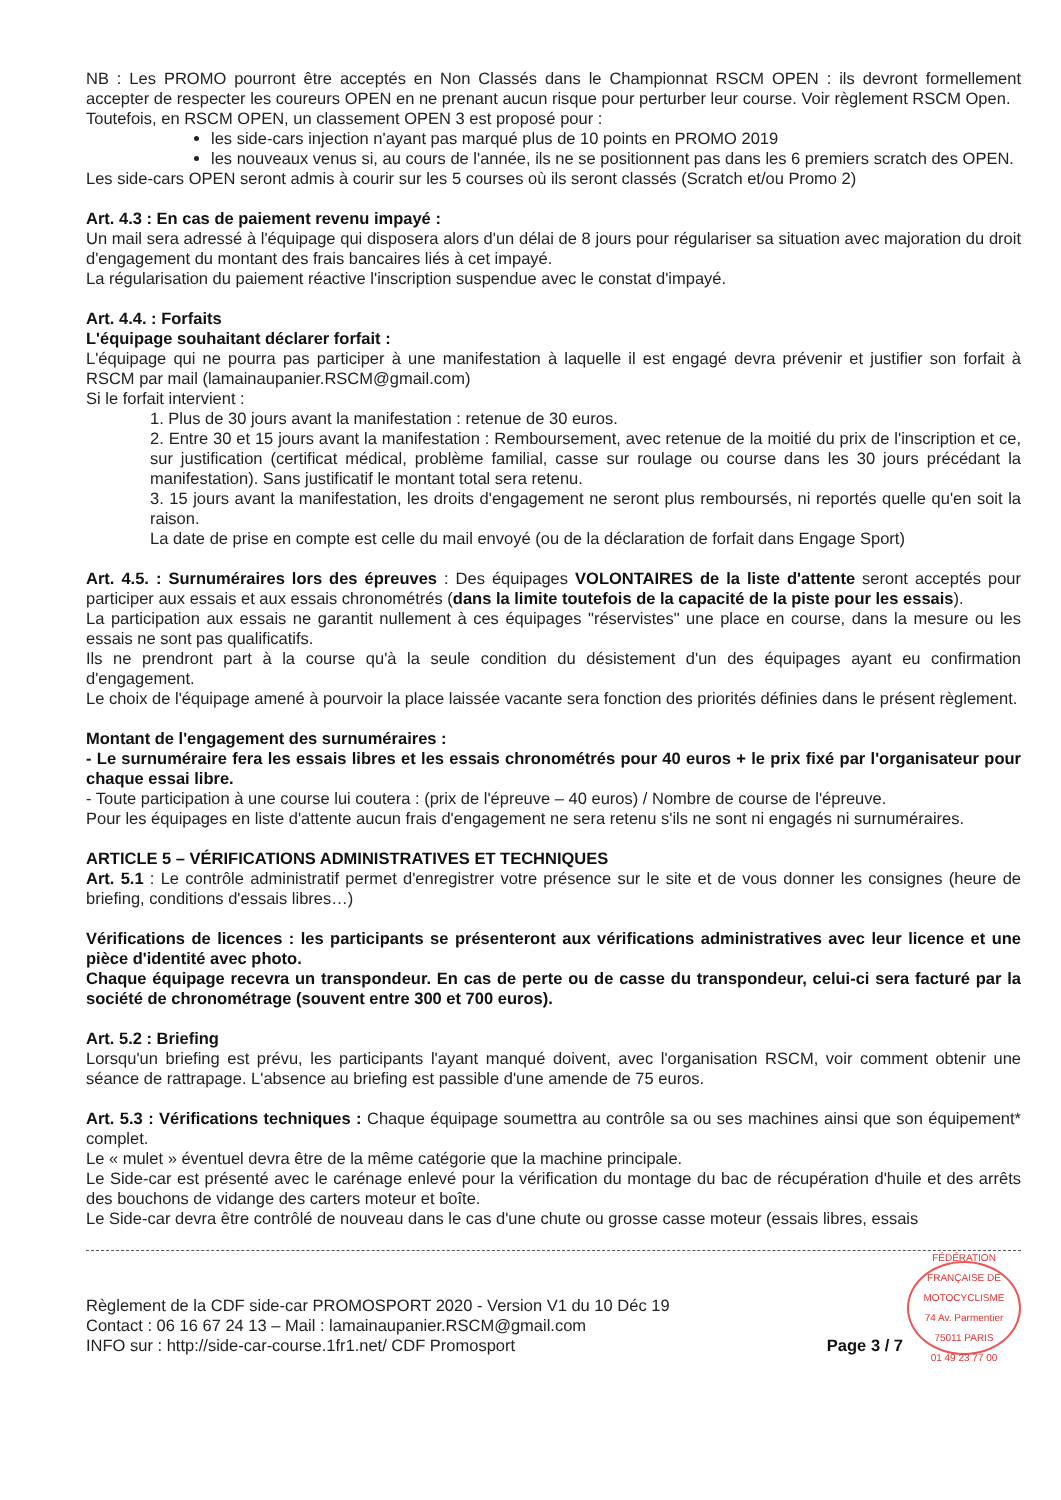NB : Les PROMO pourront être acceptés en Non Classés dans le Championnat RSCM OPEN : ils devront formellement accepter de respecter les coureurs OPEN en ne prenant aucun risque pour perturber leur course. Voir règlement RSCM Open.
Toutefois, en RSCM OPEN, un classement OPEN 3 est proposé pour :
les side-cars injection n'ayant pas marqué plus de 10 points en PROMO 2019
les nouveaux venus si, au cours de l'année, ils ne se positionnent pas dans les 6 premiers scratch des OPEN.
Les side-cars OPEN seront admis à courir sur les 5 courses où ils seront classés (Scratch et/ou Promo 2)
Art. 4.3 : En cas de paiement revenu impayé :
Un mail sera adressé à l'équipage qui disposera alors d'un délai de 8 jours pour régulariser sa situation avec majoration du droit d'engagement du montant des frais bancaires liés à cet impayé.
La régularisation du paiement réactive l'inscription suspendue avec le constat d'impayé.
Art. 4.4. : Forfaits
L'équipage souhaitant déclarer forfait :
L'équipage qui ne pourra pas participer à une manifestation à laquelle il est engagé devra prévenir et justifier son forfait à RSCM par mail (lamainaupanier.RSCM@gmail.com)
Si le forfait intervient :
1. Plus de 30 jours avant la manifestation : retenue de 30 euros.
2. Entre 30 et 15 jours avant la manifestation : Remboursement, avec retenue de la moitié du prix de l'inscription et ce, sur justification (certificat médical, problème familial, casse sur roulage ou course dans les 30 jours précédant la manifestation). Sans justificatif le montant total sera retenu.
3. 15 jours avant la manifestation, les droits d'engagement ne seront plus remboursés, ni reportés quelle qu'en soit la raison.
La date de prise en compte est celle du mail envoyé (ou de la déclaration de forfait dans Engage Sport)
Art. 4.5. : Surnuméraires lors des épreuves : Des équipages VOLONTAIRES de la liste d'attente seront acceptés pour participer aux essais et aux essais chronométrés (dans la limite toutefois de la capacité de la piste pour les essais).
La participation aux essais ne garantit nullement à ces équipages "réservistes" une place en course, dans la mesure ou les essais ne sont pas qualificatifs.
Ils ne prendront part à la course qu'à la seule condition du désistement d'un des équipages ayant eu confirmation d'engagement.
Le choix de l'équipage amené à pourvoir la place laissée vacante sera fonction des priorités définies dans le présent règlement.
Montant de l'engagement des surnuméraires :
- Le surnuméraire fera les essais libres et les essais chronométrés pour 40 euros + le prix fixé par l'organisateur pour chaque essai libre.
- Toute participation à une course lui coutera : (prix de l'épreuve – 40 euros) / Nombre de course de l'épreuve.
Pour les équipages en liste d'attente aucun frais d'engagement ne sera retenu s'ils ne sont ni engagés ni surnuméraires.
ARTICLE 5 – VÉRIFICATIONS ADMINISTRATIVES ET TECHNIQUES
Art. 5.1 : Le contrôle administratif permet d'enregistrer votre présence sur le site et de vous donner les consignes (heure de briefing, conditions d'essais libres…)
Vérifications de licences : les participants se présenteront aux vérifications administratives avec leur licence et une pièce d'identité avec photo.
Chaque équipage recevra un transpondeur. En cas de perte ou de casse du transpondeur, celui-ci sera facturé par la société de chronométrage (souvent entre 300 et 700 euros).
Art. 5.2 : Briefing
Lorsqu'un briefing est prévu, les participants l'ayant manqué doivent, avec l'organisation RSCM, voir comment obtenir une séance de rattrapage. L'absence au briefing est passible d'une amende de 75 euros.
Art. 5.3 : Vérifications techniques : Chaque équipage soumettra au contrôle sa ou ses machines ainsi que son équipement* complet.
Le « mulet » éventuel devra être de la même catégorie que la machine principale.
Le Side-car est présenté avec le carénage enlevé pour la vérification du montage du bac de récupération d'huile et des arrêts des bouchons de vidange des carters moteur et boîte.
Le Side-car devra être contrôlé de nouveau dans le cas d'une chute ou grosse casse moteur (essais libres, essais
Règlement de la CDF side-car PROMOSPORT 2020 - Version V1 du 10 Déc 19
Contact : 06 16 67 24 13 – Mail : lamainaupanier.RSCM@gmail.com
INFO sur : http://side-car-course.1fr1.net/ CDF Promosport
Page 3 / 7
FÉDÉRATION FRANÇAISE DE MOTOCYCLISME
74 Av. Parmentier
75011 PARIS
01 49 23 77 00